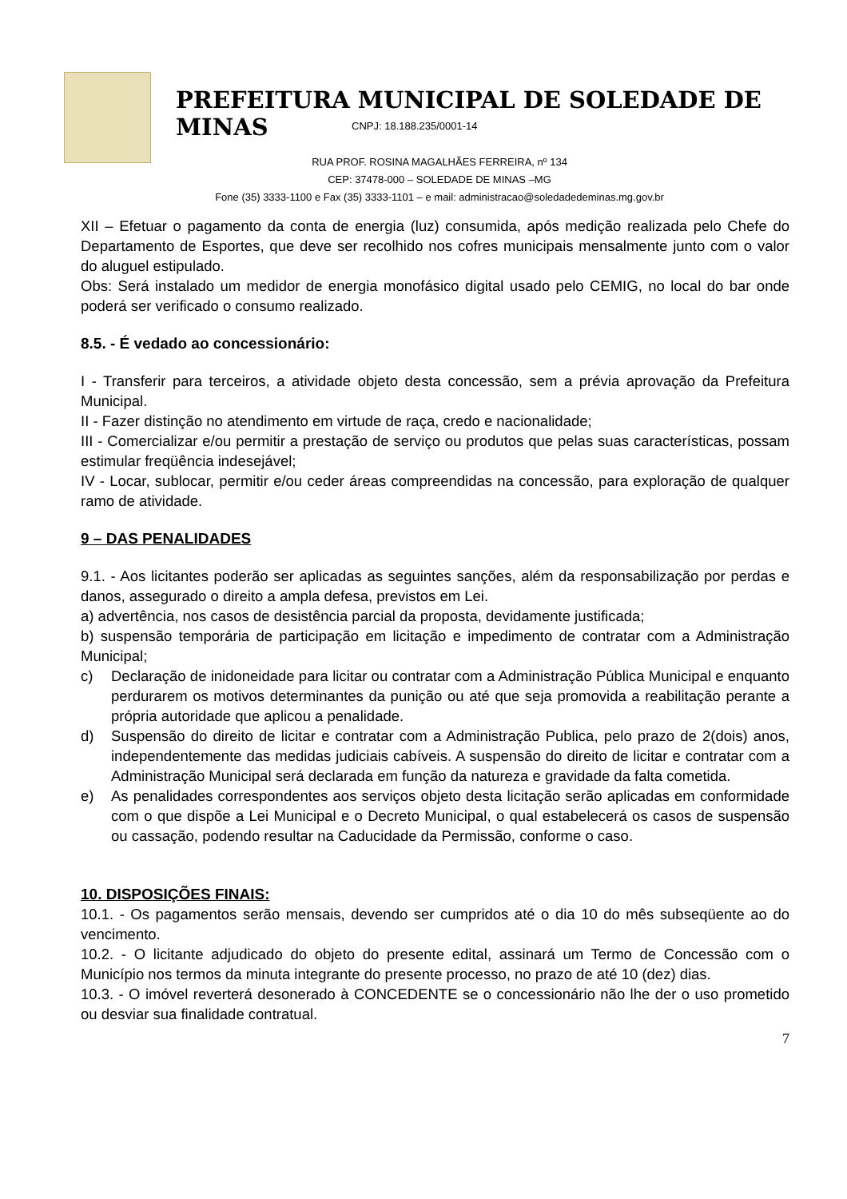PREFEITURA MUNICIPAL DE SOLEDADE DE MINAS
CNPJ: 18.188.235/0001-14
RUA PROF. ROSINA MAGALHÃES FERREIRA, nº 134
CEP: 37478-000 – SOLEDADE DE MINAS –MG
Fone (35) 3333-1100 e Fax (35) 3333-1101 – e mail: administracao@soledadedeminas.mg.gov.br
XII – Efetuar o pagamento da conta de energia (luz) consumida, após medição realizada pelo Chefe do Departamento de Esportes, que deve ser recolhido nos cofres municipais mensalmente junto com o valor do aluguel estipulado.
Obs: Será instalado um medidor de energia monofásico digital usado pelo CEMIG, no local do bar onde poderá ser verificado o consumo realizado.
8.5. - É vedado ao concessionário:
I - Transferir para terceiros, a atividade objeto desta concessão, sem a prévia aprovação da Prefeitura Municipal.
II - Fazer distinção no atendimento em virtude de raça, credo e nacionalidade;
III - Comercializar e/ou permitir a prestação de serviço ou produtos que pelas suas características, possam estimular freqüência indesejável;
IV - Locar, sublocar, permitir e/ou ceder áreas compreendidas na concessão, para exploração de qualquer ramo de atividade.
9 – DAS PENALIDADES
9.1. - Aos licitantes poderão ser aplicadas as seguintes sanções, além da responsabilização por perdas e danos, assegurado o direito a ampla defesa, previstos em Lei.
a) advertência, nos casos de desistência parcial da proposta, devidamente justificada;
b) suspensão temporária de participação em licitação e impedimento de contratar com a Administração Municipal;
c) Declaração de inidoneidade para licitar ou contratar com a Administração Pública Municipal e enquanto perdurarem os motivos determinantes da punição ou até que seja promovida a reabilitação perante a própria autoridade que aplicou a penalidade.
d) Suspensão do direito de licitar e contratar com a Administração Publica, pelo prazo de 2(dois) anos, independentemente das medidas judiciais cabíveis. A suspensão do direito de licitar e contratar com a Administração Municipal será declarada em função da natureza e gravidade da falta cometida.
e) As penalidades correspondentes aos serviços objeto desta licitação serão aplicadas em conformidade com o que dispõe a Lei Municipal e o Decreto Municipal, o qual estabelecerá os casos de suspensão ou cassação, podendo resultar na Caducidade da Permissão, conforme o caso.
10. DISPOSIÇÕES FINAIS:
10.1. - Os pagamentos serão mensais, devendo ser cumpridos até o dia 10 do mês subseqüente ao do vencimento.
10.2. - O licitante adjudicado do objeto do presente edital, assinará um Termo de Concessão com o Município nos termos da minuta integrante do presente processo, no prazo de até 10 (dez) dias.
10.3. - O imóvel reverterá desonerado à CONCEDENTE se o concessionário não lhe der o uso prometido ou desviar sua finalidade contratual.
7